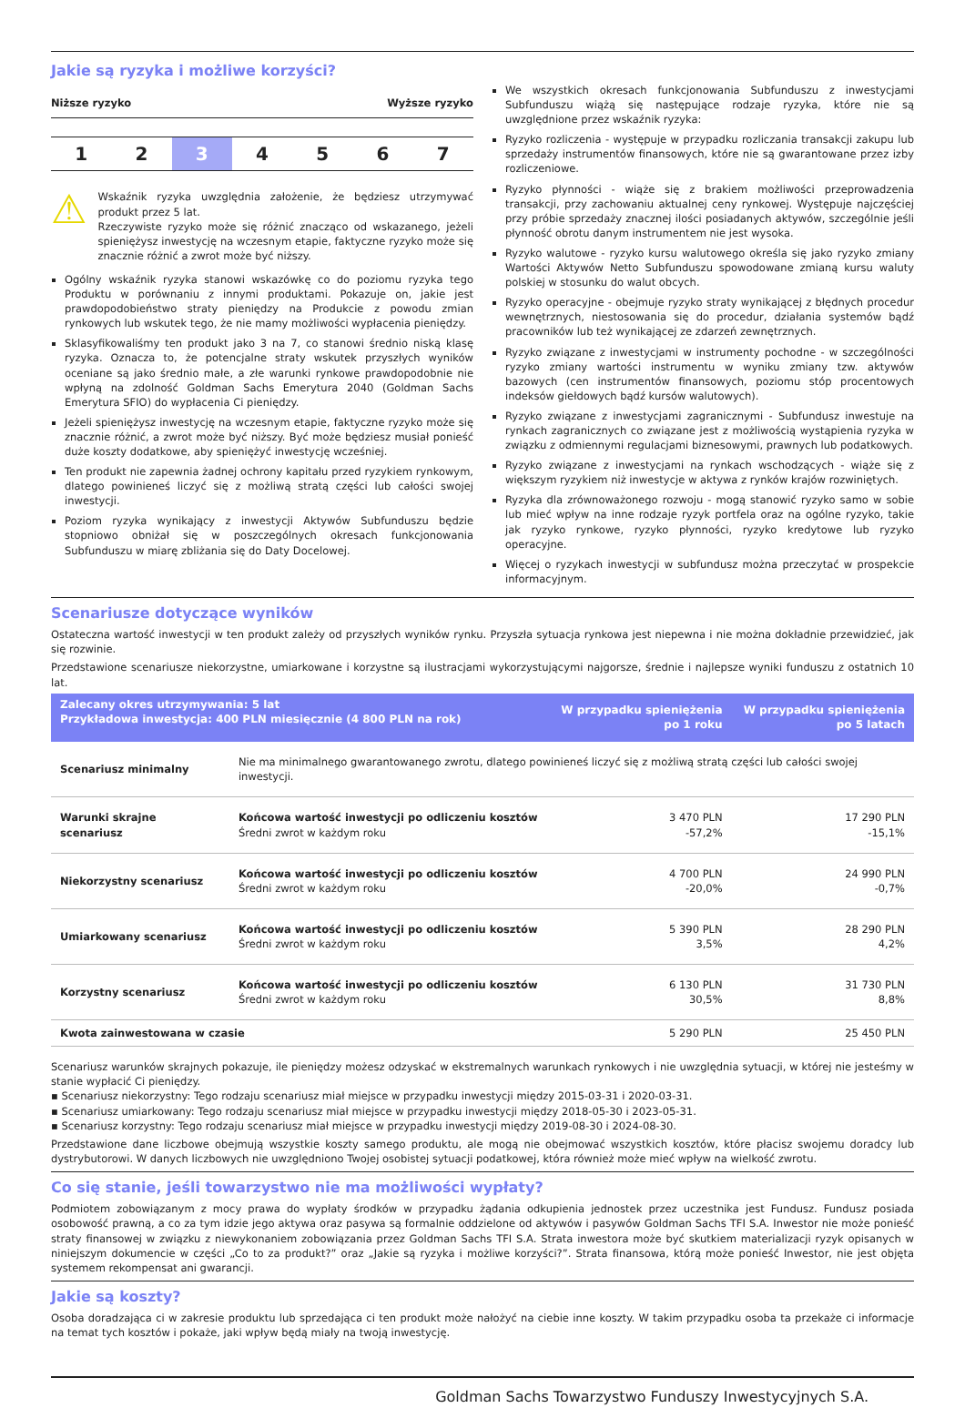Jakie są ryzyka i możliwe korzyści?
Niższe ryzyko Wyższe ryzyko
1 2 3 4 5 6 7
⚠
Wskaźnik ryzyka uwzględnia założenie, że będziesz utrzymywać produkt przez 5 lat.
Rzeczywiste ryzyko może się różnić znacząco od wskazanego, jeżeli spieniężysz inwestycję na wczesnym etapie, faktyczne ryzyko może się znacznie różnić a zwrot może być niższy.
Ogólny wskaźnik ryzyka stanowi wskazówkę co do poziomu ryzyka tego Produktu w porównaniu z innymi produktami. Pokazuje on, jakie jest prawdopodobieństwo straty pieniędzy na Produkcie z powodu zmian rynkowych lub wskutek tego, że nie mamy możliwości wypłacenia pieniędzy.
Sklasyfikowaliśmy ten produkt jako 3 na 7, co stanowi średnio niską klasę ryzyka. Oznacza to, że potencjalne straty wskutek przyszłych wyników oceniane są jako średnio małe, a złe warunki rynkowe prawdopodobnie nie wpłyną na zdolność Goldman Sachs Emerytura 2040 (Goldman Sachs Emerytura SFIO) do wypłacenia Ci pieniędzy.
Jeżeli spieniężysz inwestycję na wczesnym etapie, faktyczne ryzyko może się znacznie różnić, a zwrot może być niższy. Być może będziesz musiał ponieść duże koszty dodatkowe, aby spieniężyć inwestycję wcześniej.
Ten produkt nie zapewnia żadnej ochrony kapitału przed ryzykiem rynkowym, dlatego powinieneś liczyć się z możliwą stratą części lub całości swojej inwestycji.
Poziom ryzyka wynikający z inwestycji Aktywów Subfunduszu będzie stopniowo obniżał się w poszczególnych okresach funkcjonowania Subfunduszu w miarę zbliżania się do Daty Docelowej.
We wszystkich okresach funkcjonowania Subfunduszu z inwestycjami Subfunduszu wiążą się następujące rodzaje ryzyka, które nie są uwzględnione przez wskaźnik ryzyka:
Ryzyko rozliczenia - występuje w przypadku rozliczania transakcji zakupu lub sprzedaży instrumentów finansowych, które nie są gwarantowane przez izby rozliczeniowe.
Ryzyko płynności - wiąże się z brakiem możliwości przeprowadzenia transakcji, przy zachowaniu aktualnej ceny rynkowej. Występuje najczęściej przy próbie sprzedaży znacznej ilości posiadanych aktywów, szczególnie jeśli płynność obrotu danym instrumentem nie jest wysoka.
Ryzyko walutowe - ryzyko kursu walutowego określa się jako ryzyko zmiany Wartości Aktywów Netto Subfunduszu spowodowane zmianą kursu waluty polskiej w stosunku do walut obcych.
Ryzyko operacyjne - obejmuje ryzyko straty wynikającej z błędnych procedur wewnętrznych, niestosowania się do procedur, działania systemów bądź pracowników lub też wynikającej ze zdarzeń zewnętrznych.
Ryzyko związane z inwestycjami w instrumenty pochodne - w szczególności ryzyko zmiany wartości instrumentu w wyniku zmiany tzw. aktywów bazowych (cen instrumentów finansowych, poziomu stóp procentowych indeksów giełdowych bądź kursów walutowych).
Ryzyko związane z inwestycjami zagranicznymi - Subfundusz inwestuje na rynkach zagranicznych co związane jest z możliwością wystąpienia ryzyka w związku z odmiennymi regulacjami biznesowymi, prawnych lub podatkowych.
Ryzyko związane z inwestycjami na rynkach wschodzących - wiąże się z większym ryzykiem niż inwestycje w aktywa z rynków krajów rozwiniętych.
Ryzyka dla zrównoważonego rozwoju - mogą stanowić ryzyko samo w sobie lub mieć wpływ na inne rodzaje ryzyk portfela oraz na ogólne ryzyko, takie jak ryzyko rynkowe, ryzyko płynności, ryzyko kredytowe lub ryzyko operacyjne.
Więcej o ryzykach inwestycji w subfundusz można przeczytać w prospekcie informacyjnym.
Scenariusze dotyczące wyników
Ostateczna wartość inwestycji w ten produkt zależy od przyszłych wyników rynku. Przyszła sytuacja rynkowa jest niepewna i nie można dokładnie przewidzieć, jak się rozwinie.
Przedstawione scenariusze niekorzystne, umiarkowane i korzystne są ilustracjami wykorzystującymi najgorsze, średnie i najlepsze wyniki funduszu z ostatnich 10 lat.
| Zalecany okres utrzymywania: 5 lat Przykładowa inwestycja: 400 PLN miesięcznie (4 800 PLN na rok) | | W przypadku spieniężenia po 1 roku | W przypadku spieniężenia po 5 latach |
| --- | --- | --- | --- |
| Scenariusz minimalny | Nie ma minimalnego gwarantowanego zwrotu, dlatego powinieneś liczyć się z możliwą stratą części lub całości swojej inwestycji. | | |
| Warunki skrajne scenariusz | Końcowa wartość inwestycji po odliczeniu kosztów Średni zwrot w każdym roku | 3 470 PLN -57,2% | 17 290 PLN -15,1% |
| Niekorzystny scenariusz | Końcowa wartość inwestycji po odliczeniu kosztów Średni zwrot w każdym roku | 4 700 PLN -20,0% | 24 990 PLN -0,7% |
| Umiarkowany scenariusz | Końcowa wartość inwestycji po odliczeniu kosztów Średni zwrot w każdym roku | 5 390 PLN 3,5% | 28 290 PLN 4,2% |
| Korzystny scenariusz | Końcowa wartość inwestycji po odliczeniu kosztów Średni zwrot w każdym roku | 6 130 PLN 30,5% | 31 730 PLN 8,8% |
| Kwota zainwestowana w czasie | | 5 290 PLN | 25 450 PLN |
Scenariusz warunków skrajnych pokazuje, ile pieniędzy możesz odzyskać w ekstremalnych warunkach rynkowych i nie uwzględnia sytuacji, w której nie jesteśmy w stanie wypłacić Ci pieniędzy.
▪ Scenariusz niekorzystny: Tego rodzaju scenariusz miał miejsce w przypadku inwestycji między 2015-03-31 i 2020-03-31.
▪ Scenariusz umiarkowany: Tego rodzaju scenariusz miał miejsce w przypadku inwestycji między 2018-05-30 i 2023-05-31.
▪ Scenariusz korzystny: Tego rodzaju scenariusz miał miejsce w przypadku inwestycji między 2019-08-30 i 2024-08-30.
Przedstawione dane liczbowe obejmują wszystkie koszty samego produktu, ale mogą nie obejmować wszystkich kosztów, które płacisz swojemu doradcy lub dystrybutorowi. W danych liczbowych nie uwzględniono Twojej osobistej sytuacji podatkowej, która również może mieć wpływ na wielkość zwrotu.
Co się stanie, jeśli towarzystwo nie ma możliwości wypłaty?
Podmiotem zobowiązanym z mocy prawa do wypłaty środków w przypadku żądania odkupienia jednostek przez uczestnika jest Fundusz. Fundusz posiada osobowość prawną, a co za tym idzie jego aktywa oraz pasywa są formalnie oddzielone od aktywów i pasywów Goldman Sachs TFI S.A. Inwestor nie może ponieść straty finansowej w związku z niewykonaniem zobowiązania przez Goldman Sachs TFI S.A. Strata inwestora może być skutkiem materializacji ryzyk opisanych w niniejszym dokumencie w części „Co to za produkt?” oraz „Jakie są ryzyka i możliwe korzyści?”. Strata finansowa, którą może ponieść Inwestor, nie jest objęta systemem rekompensat ani gwarancji.
Jakie są koszty?
Osoba doradzająca ci w zakresie produktu lub sprzedająca ci ten produkt może nałożyć na ciebie inne koszty. W takim przypadku osoba ta przekaże ci informacje na temat tych kosztów i pokaże, jaki wpływ będą miały na twoją inwestycję.
Goldman Sachs Towarzystwo Funduszy Inwestycyjnych S.A.